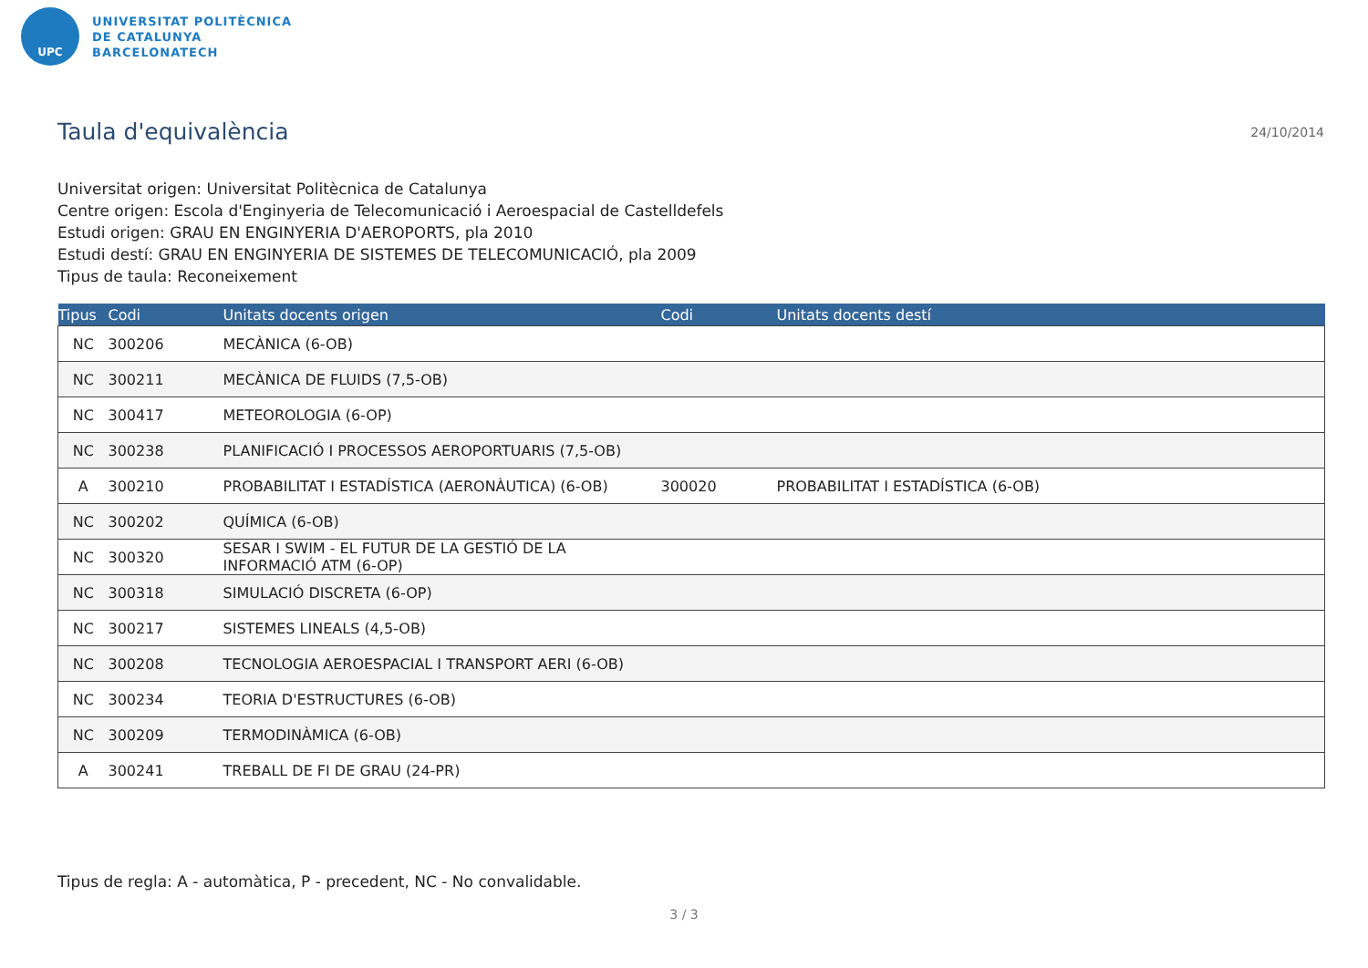UPC
UNIVERSITAT POLITÈCNICA
DE CATALUNYA
BARCELONATECH
Taula d'equivalència
24/10/2014
Universitat origen: Universitat Politècnica de Catalunya
Centre origen: Escola d'Enginyeria de Telecomunicació i Aeroespacial de Castelldefels
Estudi origen: GRAU EN ENGINYERIA D'AEROPORTS, pla 2010
Estudi destí: GRAU EN ENGINYERIA DE SISTEMES DE TELECOMUNICACIÓ, pla 2009
Tipus de taula: Reconeixement
| Tipus | Codi | Unitats docents origen | Codi | Unitats docents destí |
| --- | --- | --- | --- | --- |
| NC | 300206 | MECÀNICA (6-OB) | | |
| NC | 300211 | MECÀNICA DE FLUIDS (7,5-OB) | | |
| NC | 300417 | METEOROLOGIA (6-OP) | | |
| NC | 300238 | PLANIFICACIÓ I PROCESSOS AEROPORTUARIS (7,5-OB) | | |
| A | 300210 | PROBABILITAT I ESTADÍSTICA (AERONÀUTICA) (6-OB) | 300020 | PROBABILITAT I ESTADÍSTICA (6-OB) |
| NC | 300202 | QUÍMICA (6-OB) | | |
| NC | 300320 | SESAR I SWIM - EL FUTUR DE LA GESTIÓ DE LA INFORMACIÓ ATM (6-OP) | | |
| NC | 300318 | SIMULACIÓ DISCRETA (6-OP) | | |
| NC | 300217 | SISTEMES LINEALS (4,5-OB) | | |
| NC | 300208 | TECNOLOGIA AEROESPACIAL I TRANSPORT AERI (6-OB) | | |
| NC | 300234 | TEORIA D'ESTRUCTURES (6-OB) | | |
| NC | 300209 | TERMODINÀMICA (6-OB) | | |
| A | 300241 | TREBALL DE FI DE GRAU (24-PR) | | |
Tipus de regla: A - automàtica, P - precedent, NC - No convalidable.
3 / 3